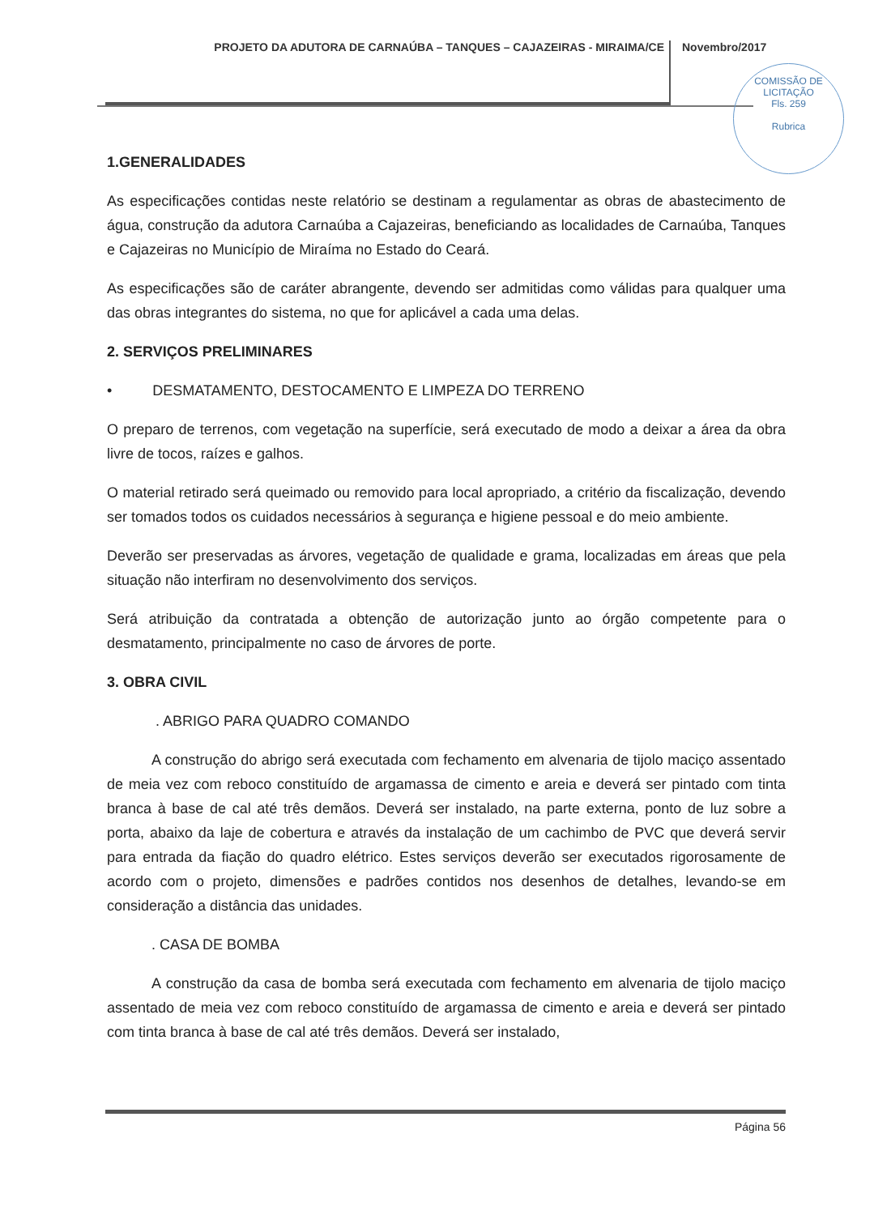PROJETO DA ADUTORA DE CARNAÚBA – TANQUES – CAJAZEIRAS - MIRAIMA/CE
Novembro/2017
COMISSÃO DE LICITAÇÃO
Fls. 259
Rubrica
1.GENERALIDADES
As especificações contidas neste relatório se destinam a regulamentar as obras de abastecimento de água, construção da adutora Carnaúba a Cajazeiras, beneficiando as localidades de Carnaúba, Tanques e Cajazeiras no Município de Miraíma no Estado do Ceará.
As especificações são de caráter abrangente, devendo ser admitidas como válidas para qualquer uma das obras integrantes do sistema, no que for aplicável a cada uma delas.
2. SERVIÇOS PRELIMINARES
• DESMATAMENTO, DESTOCAMENTO E LIMPEZA DO TERRENO
O preparo de terrenos, com vegetação na superfície, será executado de modo a deixar a área da obra livre de tocos, raízes e galhos.
O material retirado será queimado ou removido para local apropriado, a critério da fiscalização, devendo ser tomados todos os cuidados necessários à segurança e higiene pessoal e do meio ambiente.
Deverão ser preservadas as árvores, vegetação de qualidade e grama, localizadas em áreas que pela situação não interfiram no desenvolvimento dos serviços.
Será atribuição da contratada a obtenção de autorização junto ao órgão competente para o desmatamento, principalmente no caso de árvores de porte.
3. OBRA CIVIL
. ABRIGO PARA QUADRO COMANDO
A construção do abrigo será executada com fechamento em alvenaria de tijolo maciço assentado de meia vez com reboco constituído de argamassa de cimento e areia e deverá ser pintado com tinta branca à base de cal até três demãos. Deverá ser instalado, na parte externa, ponto de luz sobre a porta, abaixo da laje de cobertura e através da instalação de um cachimbo de PVC que deverá servir para entrada da fiação do quadro elétrico. Estes serviços deverão ser executados rigorosamente de acordo com o projeto, dimensões e padrões contidos nos desenhos de detalhes, levando-se em consideração a distância das unidades.
. CASA DE BOMBA
A construção da casa de bomba será executada com fechamento em alvenaria de tijolo maciço assentado de meia vez com reboco constituído de argamassa de cimento e areia e deverá ser pintado com tinta branca à base de cal até três demãos. Deverá ser instalado,
Página 56